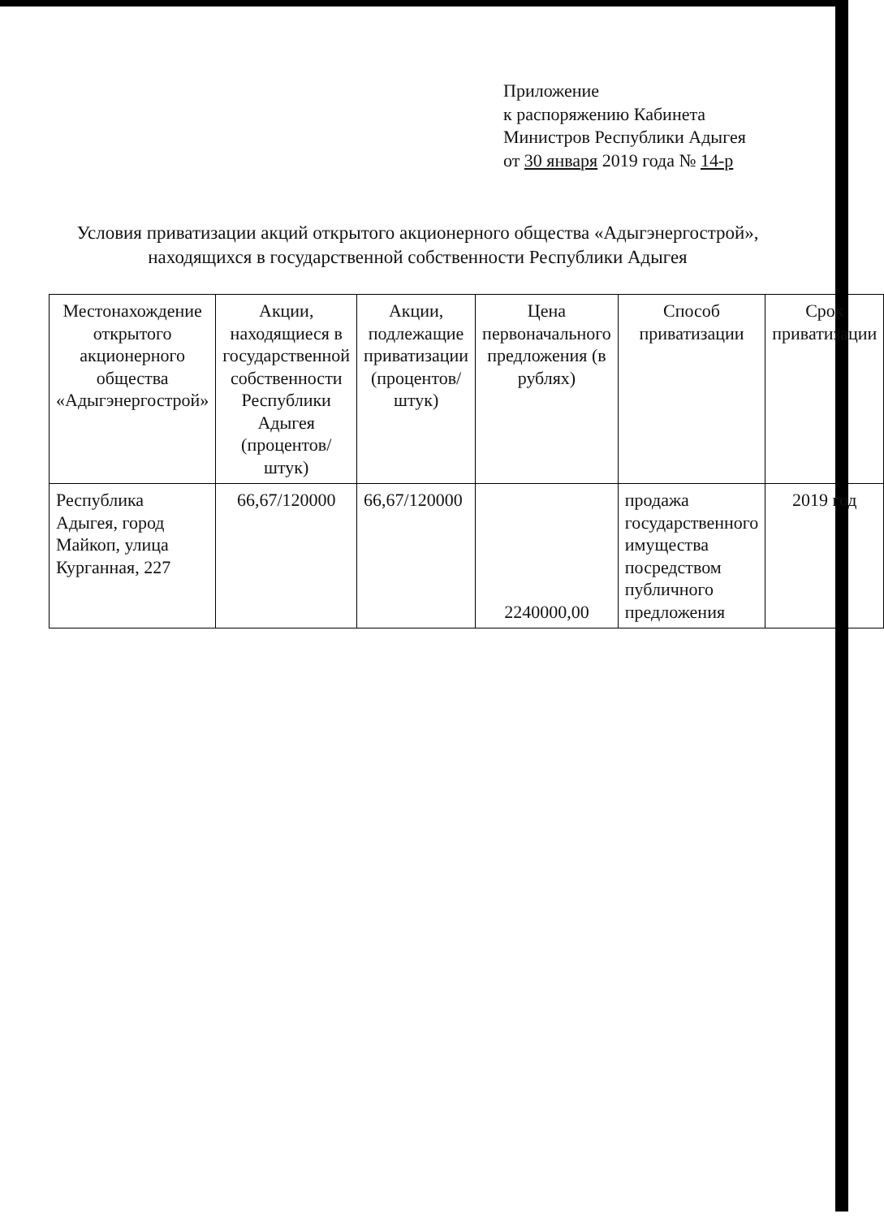Приложение
к распоряжению Кабинета Министров Республики Адыгея
от 30 января 2019 года № 14-р
Условия приватизации акций открытого акционерного общества «Адыгэнергострой», находящихся в государственной собственности Республики Адыгея
| Местонахождение открытого акционерного общества «Адыгэнергострой» | Акции, находящиеся в государственной собственности Республики Адыгея (процентов/штук) | Акции, подлежащие приватизации (процентов/ штук) | Цена первоначального предложения (в рублях) | Способ приватизации | Срок приватизации |
| --- | --- | --- | --- | --- | --- |
| Республика Адыгея, город Майкоп, улица Курганная, 227 | 66,67/120000 | 66,67/120000 | 2240000,00 | продажа государственного имущества посредством публичного предложения | 2019 год |